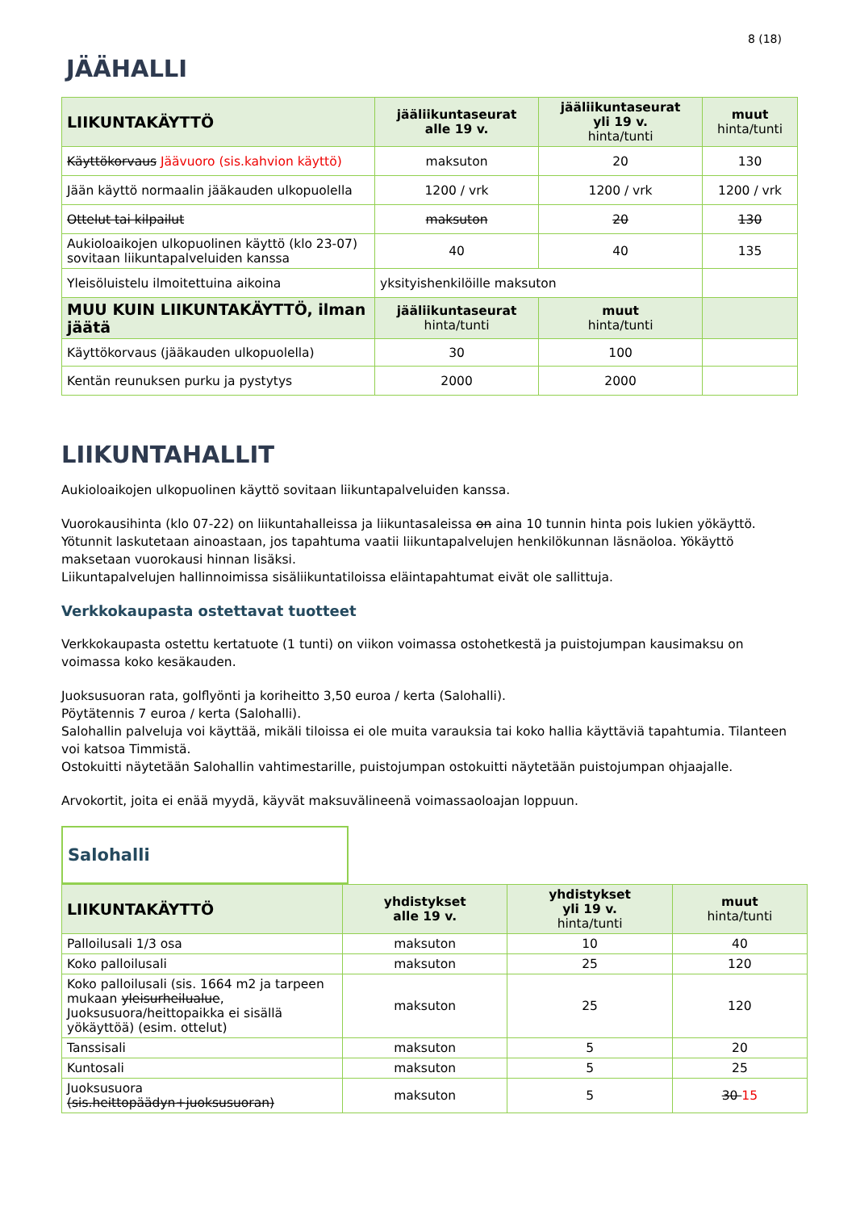8 (18)
JÄÄHALLI
| LIIKUNTAKÄYTTÖ | jääliikuntaseurat alle 19 v. | jääliikuntaseurat yli 19 v. hinta/tunti | muut hinta/tunti |
| --- | --- | --- | --- |
| Käyttökorvaus Jäävuoro (sis.kahvion käyttö) | maksuton | 20 | 130 |
| Jään käyttö normaalin jääkauden ulkopuolella | 1200 / vrk | 1200 / vrk | 1200 / vrk |
| Ottelut tai kilpailut | maksuton | 20 | 130 |
| Aukioloaikojen ulkopuolinen käyttö (klo 23-07) sovitaan liikuntapalveluiden kanssa | 40 | 40 | 135 |
| Yleisöluistelu ilmoitettuina aikoina | yksityishenkilöille maksuton | | |
| MUU KUIN LIIKUNTAKÄYTTÖ, ilman jäätä | jääliikuntaseurat hinta/tunti | muut hinta/tunti | |
| Käyttökorvaus (jääkauden ulkopuolella) | 30 | 100 | |
| Kentän reunuksen purku ja pystytys | 2000 | 2000 | |
LIIKUNTAHALLIT
Aukioloaikojen ulkopuolinen käyttö sovitaan liikuntapalveluiden kanssa.
Vuorokausihinta (klo 07-22) on liikuntahalleissa ja liikuntasaleissa on aina 10 tunnin hinta pois lukien yökäyttö. Yötunnit laskutetaan ainoastaan, jos tapahtuma vaatii liikuntapalvelujen henkilökunnan läsnäoloa. Yökäyttö maksetaan vuorokausi hinnan lisäksi.
Liikuntapalvelujen hallinnoimissa sisäliikuntatiloissa eläintapahtumat eivät ole sallittuja.
Verkkokaupasta ostettavat tuotteet
Verkkokaupasta ostettu kertatuote (1 tunti) on viikon voimassa ostohetkestä ja puistojumpan kausimaksu on voimassa koko kesäkauden.
Juoksusuoran rata, golflyönti ja koriheitto 3,50 euroa / kerta (Salohalli).
Pöytätennis 7 euroa / kerta (Salohalli).
Salohallin palveluja voi käyttää, mikäli tiloissa ei ole muita varauksia tai koko hallia käyttäviä tapahtumia. Tilanteen voi katsoa Timmistä.
Ostokuitti näytetään Salohallin vahtimestarille, puistojumpan ostokuitti näytetään puistojumpan ohjaajalle.
Arvokortit, joita ei enää myydä, käyvät maksuvälineenä voimassaoloajan loppuun.
Salohalli
| LIIKUNTAKÄYTTÖ | yhdistykset alle 19 v. | yhdistykset yli 19 v. hinta/tunti | muut hinta/tunti |
| --- | --- | --- | --- |
| Palloilusali 1/3 osa | maksuton | 10 | 40 |
| Koko palloilusali | maksuton | 25 | 120 |
| Koko palloilusali (sis. 1664 m2 ja tarpeen mukaan yleisurheilualue , Juoksusuora/heittopaikka ei sisällä yökäyttöä) (esim. ottelut) | maksuton | 25 | 120 |
| Tanssisali | maksuton | 5 | 20 |
| Kuntosali | maksuton | 5 | 25 |
| Juoksusuora (sis.heittopäädyn+juoksusuoran) | maksuton | 5 | 30 15 |